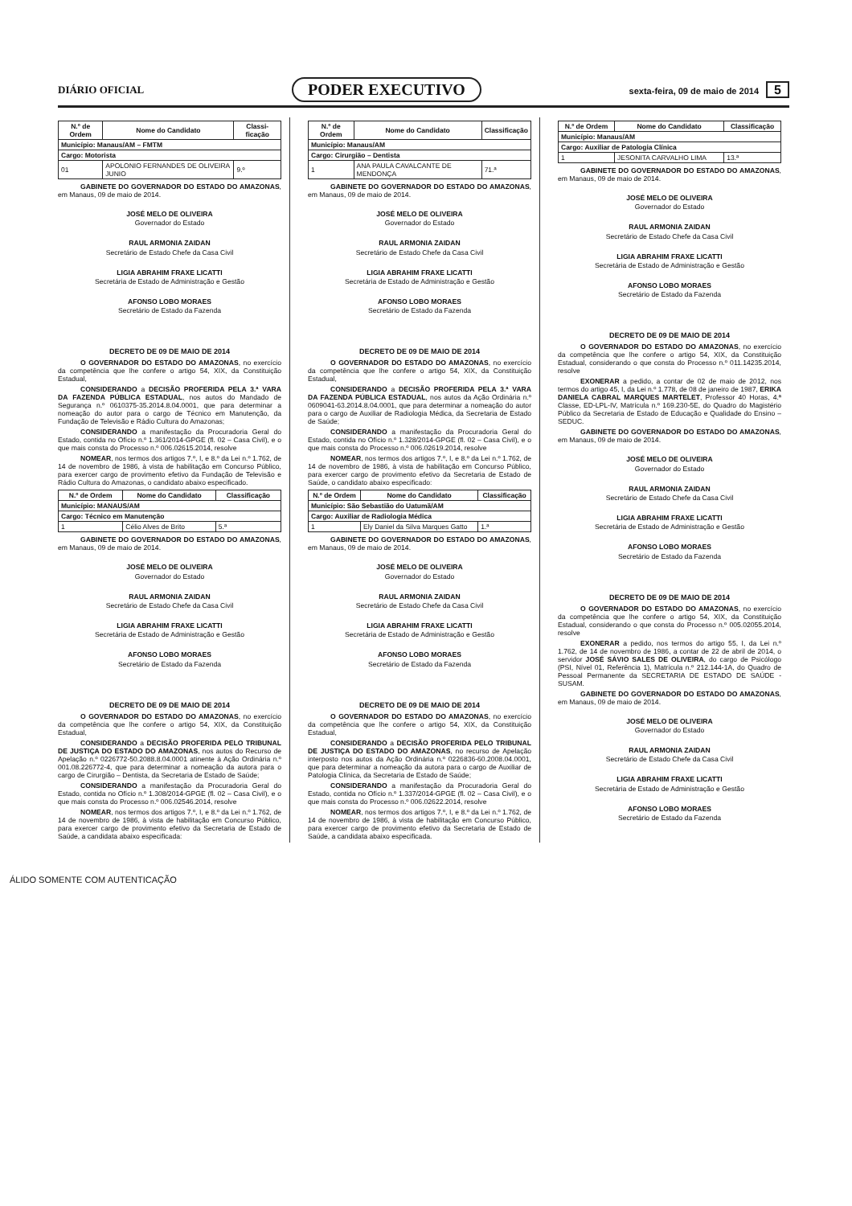DIÁRIO OFICIAL
PODER EXECUTIVO
sexta-feira, 09 de maio de 2014 5
| N.º de Ordem | Nome do Candidato | Classi-ficação |
| --- | --- | --- |
| Município: Manaus/AM – FMTM | | |
| Cargo: Motorista | | |
| 01 | APOLONIO FERNANDES DE OLIVEIRA JUNIO | 9.º |
GABINETE DO GOVERNADOR DO ESTADO DO AMAZONAS, em Manaus, 09 de maio de 2014.
JOSÉ MELO DE OLIVEIRA
Governador do Estado
RAUL ARMONIA ZAIDAN
Secretário de Estado Chefe da Casa Civil
LIGIA ABRAHIM FRAXE LICATTI
Secretária de Estado de Administração e Gestão
AFONSO LOBO MORAES
Secretário de Estado da Fazenda
DECRETO DE 09 DE MAIO DE 2014
O GOVERNADOR DO ESTADO DO AMAZONAS, no exercício da competência que lhe confere o artigo 54, XIX, da Constituição Estadual,
CONSIDERANDO a DECISÃO PROFERIDA PELA 3.ª VARA DA FAZENDA PÚBLICA ESTADUAL, nos autos do Mandado de Segurança n.º 0610375-35.2014.8.04.0001, que para determinar a nomeação do autor para o cargo de Técnico em Manutenção, da Fundação de Televisão e Rádio Cultura do Amazonas;
CONSIDERANDO a manifestação da Procuradoria Geral do Estado, contida no Ofício n.º 1.361/2014-GPGE (fl. 02 – Casa Civil), e o que mais consta do Processo n.º 006.02615.2014, resolve
NOMEAR, nos termos dos artigos 7.º, I, e 8.º da Lei n.º 1.762, de 14 de novembro de 1986, à vista de habilitação em Concurso Público, para exercer cargo de provimento efetivo da Fundação de Televisão e Rádio Cultura do Amazonas, o candidato abaixo especificado.
| N.º de Ordem | Nome do Candidato | Classificação |
| --- | --- | --- |
| Município: MANAUS/AM | | |
| Cargo: Técnico em Manutenção | | |
| 1 | Célio Alves de Brito | 5.ª |
GABINETE DO GOVERNADOR DO ESTADO DO AMAZONAS, em Manaus, 09 de maio de 2014.
JOSÉ MELO DE OLIVEIRA
Governador do Estado
RAUL ARMONIA ZAIDAN
Secretário de Estado Chefe da Casa Civil
LIGIA ABRAHIM FRAXE LICATTI
Secretária de Estado de Administração e Gestão
AFONSO LOBO MORAES
Secretário de Estado da Fazenda
DECRETO DE 09 DE MAIO DE 2014
O GOVERNADOR DO ESTADO DO AMAZONAS, no exercício da competência que lhe confere o artigo 54, XIX, da Constituição Estadual,
CONSIDERANDO a DECISÃO PROFERIDA PELO TRIBUNAL DE JUSTIÇA DO ESTADO DO AMAZONAS, nos autos do Recurso de Apelação n.º 0226772-50.2088.8.04.0001 atinente à Ação Ordinária n.º 001.08.226772-4, que para determinar a nomeação da autora para o cargo de Cirurgião – Dentista, da Secretaria de Estado de Saúde;
CONSIDERANDO a manifestação da Procuradoria Geral do Estado, contida no Ofício n.º 1.308/2014-GPGE (fl. 02 – Casa Civil), e o que mais consta do Processo n.º 006.02546.2014, resolve
NOMEAR, nos termos dos artigos 7.º, I, e 8.º da Lei n.º 1.762, de 14 de novembro de 1986, à vista de habilitação em Concurso Público, para exercer cargo de provimento efetivo da Secretaria de Estado de Saúde, a candidata abaixo especificada:
| N.º de Ordem | Nome do Candidato | Classificação |
| --- | --- | --- |
| Município: Manaus/AM | | |
| Cargo: Cirurgião – Dentista | | |
| 1 | ANA PAULA CAVALCANTE DE MENDONÇA | 71.ª |
GABINETE DO GOVERNADOR DO ESTADO DO AMAZONAS, em Manaus, 09 de maio de 2014.
JOSÉ MELO DE OLIVEIRA
Governador do Estado
RAUL ARMONIA ZAIDAN
Secretário de Estado Chefe da Casa Civil
LIGIA ABRAHIM FRAXE LICATTI
Secretária de Estado de Administração e Gestão
AFONSO LOBO MORAES
Secretário de Estado da Fazenda
DECRETO DE 09 DE MAIO DE 2014
O GOVERNADOR DO ESTADO DO AMAZONAS, no exercício da competência que lhe confere o artigo 54, XIX, da Constituição Estadual,
CONSIDERANDO a DECISÃO PROFERIDA PELA 3.ª VARA DA FAZENDA PÚBLICA ESTADUAL, nos autos da Ação Ordinária n.º 0609041-63.2014.8.04.0001, que para determinar a nomeação do autor para o cargo de Auxiliar de Radiologia Médica, da Secretaria de Estado de Saúde;
CONSIDERANDO a manifestação da Procuradoria Geral do Estado, contida no Ofício n.º 1.328/2014-GPGE (fl. 02 – Casa Civil), e o que mais consta do Processo n.º 006.02619.2014, resolve
NOMEAR, nos termos dos artigos 7.º, I, e 8.º da Lei n.º 1.762, de 14 de novembro de 1986, à vista de habilitação em Concurso Público, para exercer cargo de provimento efetivo da Secretaria de Estado de Saúde, o candidato abaixo especificado:
| N.º de Ordem | Nome do Candidato | Classificação |
| --- | --- | --- |
| Município: São Sebastião do Uatumã/AM | | |
| Cargo: Auxiliar de Radiologia Médica | | |
| 1 | Ely Daniel da Silva Marques Gatto | 1.ª |
GABINETE DO GOVERNADOR DO ESTADO DO AMAZONAS, em Manaus, 09 de maio de 2014.
JOSÉ MELO DE OLIVEIRA
Governador do Estado
RAUL ARMONIA ZAIDAN
Secretário de Estado Chefe da Casa Civil
LIGIA ABRAHIM FRAXE LICATTI
Secretária de Estado de Administração e Gestão
AFONSO LOBO MORAES
Secretário de Estado da Fazenda
DECRETO DE 09 DE MAIO DE 2014
O GOVERNADOR DO ESTADO DO AMAZONAS, no exercício da competência que lhe confere o artigo 54, XIX, da Constituição Estadual,
CONSIDERANDO a DECISÃO PROFERIDA PELO TRIBUNAL DE JUSTIÇA DO ESTADO DO AMAZONAS, no recurso de Apelação interposto nos autos da Ação Ordinária n.º 0226836-60.2008.04.0001, que para determinar a nomeação da autora para o cargo de Auxiliar de Patologia Clínica, da Secretaria de Estado de Saúde;
CONSIDERANDO a manifestação da Procuradoria Geral do Estado, contida no Ofício n.º 1.337/2014-GPGE (fl. 02 – Casa Civil), e o que mais consta do Processo n.º 006.02622.2014, resolve
NOMEAR, nos termos dos artigos 7.º, I, e 8.º da Lei n.º 1.762, de 14 de novembro de 1986, à vista de habilitação em Concurso Público, para exercer cargo de provimento efetivo da Secretaria de Estado de Saúde, a candidata abaixo especificada.
| N.º de Ordem | Nome do Candidato | Classificação |
| --- | --- | --- |
| Município: Manaus/AM | | |
| Cargo: Auxiliar de Patologia Clínica | | |
| 1 | JESONITA CARVALHO LIMA | 13.ª |
GABINETE DO GOVERNADOR DO ESTADO DO AMAZONAS, em Manaus, 09 de maio de 2014.
JOSÉ MELO DE OLIVEIRA
Governador do Estado
RAUL ARMONIA ZAIDAN
Secretário de Estado Chefe da Casa Civil
LIGIA ABRAHIM FRAXE LICATTI
Secretária de Estado de Administração e Gestão
AFONSO LOBO MORAES
Secretário de Estado da Fazenda
DECRETO DE 09 DE MAIO DE 2014
O GOVERNADOR DO ESTADO DO AMAZONAS, no exercício da competência que lhe confere o artigo 54, XIX, da Constituição Estadual, considerando o que consta do Processo n.º 011.14235.2014, resolve
EXONERAR a pedido, a contar de 02 de maio de 2012, nos termos do artigo 45, I, da Lei n.º 1.778, de 08 de janeiro de 1987, ERIKA DANIELA CABRAL MARQUES MARTELET, Professor 40 Horas, 4.ª Classe, ED-LPL-IV, Matrícula n.º 169.230-5E, do Quadro do Magistério Público da Secretaria de Estado de Educação e Qualidade do Ensino – SEDUC.
GABINETE DO GOVERNADOR DO ESTADO DO AMAZONAS, em Manaus, 09 de maio de 2014.
JOSÉ MELO DE OLIVEIRA
Governador do Estado
RAUL ARMONIA ZAIDAN
Secretário de Estado Chefe da Casa Civil
LIGIA ABRAHIM FRAXE LICATTI
Secretária de Estado de Administração e Gestão
AFONSO LOBO MORAES
Secretário de Estado da Fazenda
DECRETO DE 09 DE MAIO DE 2014
O GOVERNADOR DO ESTADO DO AMAZONAS, no exercício da competência que lhe confere o artigo 54, XIX, da Constituição Estadual, considerando o que consta do Processo n.º 005.02055.2014, resolve
EXONERAR a pedido, nos termos do artigo 55, I, da Lei n.º 1.762, de 14 de novembro de 1986, a contar de 22 de abril de 2014, o servidor JOSÉ SÁVIO SALES DE OLIVEIRA, do cargo de Psicólogo (PSI, Nível 01, Referência 1), Matrícula n.º 212.144-1A, do Quadro de Pessoal Permanente da SECRETARIA DE ESTADO DE SAÚDE - SUSAM.
GABINETE DO GOVERNADOR DO ESTADO DO AMAZONAS, em Manaus, 09 de maio de 2014.
JOSÉ MELO DE OLIVEIRA
Governador do Estado
RAUL ARMONIA ZAIDAN
Secretário de Estado Chefe da Casa Civil
LIGIA ABRAHIM FRAXE LICATTI
Secretária de Estado de Administração e Gestão
AFONSO LOBO MORAES
Secretário de Estado da Fazenda
ÁLIDO SOMENTE COM AUTENTICAÇÃO